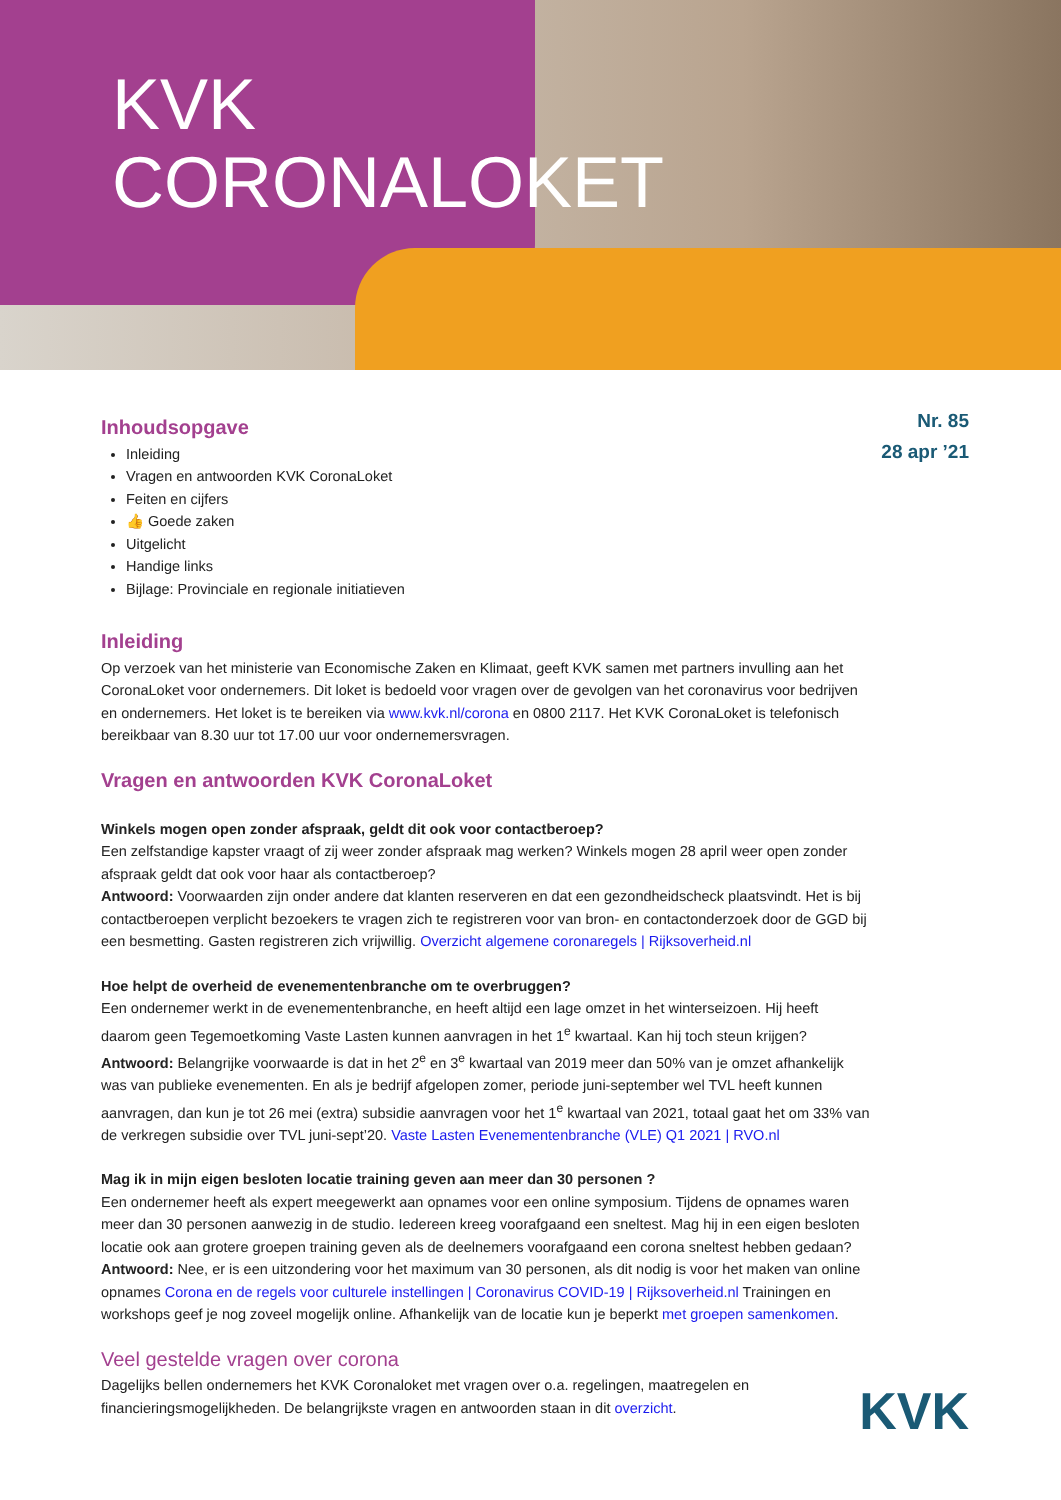KVK
CORONALOKET
Inhoudsopgave
Inleiding
Vragen en antwoorden KVK CoronaLoket
Feiten en cijfers
👍 Goede zaken
Uitgelicht
Handige links
Bijlage: Provinciale en regionale initiatieven
Inleiding
Op verzoek van het ministerie van Economische Zaken en Klimaat, geeft KVK samen met partners invulling aan het CoronaLoket voor ondernemers. Dit loket is bedoeld voor vragen over de gevolgen van het coronavirus voor bedrijven en ondernemers. Het loket is te bereiken via www.kvk.nl/corona en 0800 2117. Het KVK CoronaLoket is telefonisch bereikbaar van 8.30 uur tot 17.00 uur voor ondernemersvragen.
Vragen en antwoorden KVK CoronaLoket
Winkels mogen open zonder afspraak, geldt dit ook voor contactberoep?
Een zelfstandige kapster vraagt of zij weer zonder afspraak mag werken? Winkels mogen 28 april weer open zonder afspraak geldt dat ook voor haar als contactberoep?
Antwoord: Voorwaarden zijn onder andere dat klanten reserveren en dat een gezondheidscheck plaatsvindt. Het is bij contactberoepen verplicht bezoekers te vragen zich te registreren voor van bron- en contactonderzoek door de GGD bij een besmetting. Gasten registreren zich vrijwillig. Overzicht algemene coronaregels | Rijksoverheid.nl
Hoe helpt de overheid de evenementenbranche om te overbruggen?
Een ondernemer werkt in de evenementenbranche, en heeft altijd een lage omzet in het winterseizoen. Hij heeft daarom geen Tegemoetkoming Vaste Lasten kunnen aanvragen in het 1<sup>e</sup> kwartaal. Kan hij toch steun krijgen?
Antwoord: Belangrijke voorwaarde is dat in het 2<sup>e</sup> en 3<sup>e</sup> kwartaal van 2019 meer dan 50% van je omzet afhankelijk was van publieke evenementen. En als je bedrijf afgelopen zomer, periode juni-september wel TVL heeft kunnen aanvragen, dan kun je tot 26 mei (extra) subsidie aanvragen voor het 1<sup>e</sup> kwartaal van 2021, totaal gaat het om 33% van de verkregen subsidie over TVL juni-sept’20. Vaste Lasten Evenementenbranche (VLE) Q1 2021 | RVO.nl
Mag ik in mijn eigen besloten locatie training geven aan meer dan 30 personen ?
Een ondernemer heeft als expert meegewerkt aan opnames voor een online symposium. Tijdens de opnames waren meer dan 30 personen aanwezig in de studio. Iedereen kreeg voorafgaand een sneltest. Mag hij in een eigen besloten locatie ook aan grotere groepen training geven als de deelnemers voorafgaand een corona sneltest hebben gedaan?
Antwoord: Nee, er is een uitzondering voor het maximum van 30 personen, als dit nodig is voor het maken van online opnames Corona en de regels voor culturele instellingen | Coronavirus COVID-19 | Rijksoverheid.nl Trainingen en workshops geef je nog zoveel mogelijk online. Afhankelijk van de locatie kun je beperkt met groepen samenkomen.
Veel gestelde vragen over corona
Dagelijks bellen ondernemers het KVK Coronaloket met vragen over o.a. regelingen, maatregelen en financieringsmogelijkheden. De belangrijkste vragen en antwoorden staan in dit overzicht.
Nr. 85
28 apr ’21
KVK